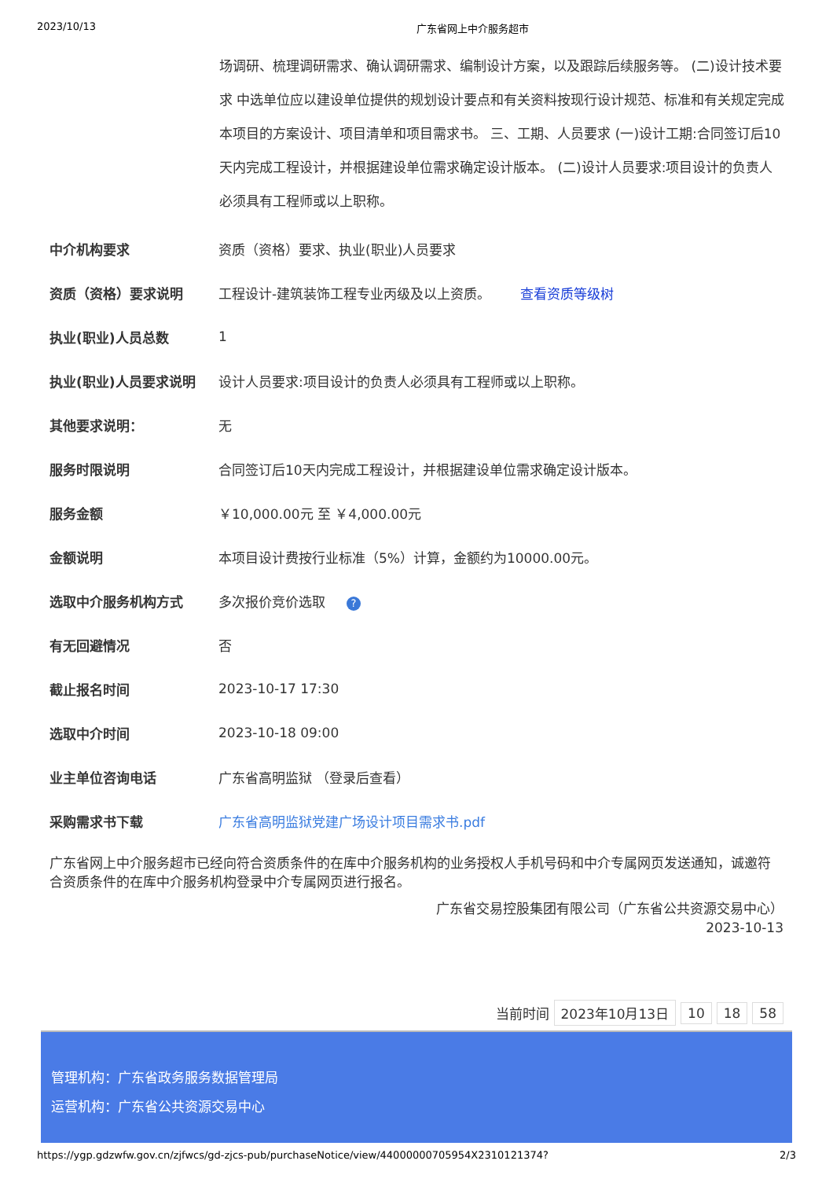2023/10/13 广东省网上中介服务超市
场调研、梳理调研需求、确认调研需求、编制设计方案，以及跟踪后续服务等。 (二)设计技术要求 中选单位应以建设单位提供的规划设计要点和有关资料按现行设计规范、标准和有关规定完成本项目的方案设计、项目清单和项目需求书。 三、工期、人员要求 (一)设计工期:合同签订后10天内完成工程设计，并根据建设单位需求确定设计版本。 (二)设计人员要求:项目设计的负责人必须具有工程师或以上职称。
| 中介机构要求 | 资质（资格）要求、执业(职业)人员要求 |
| 资质（资格）要求说明 | 工程设计-建筑装饰工程专业丙级及以上资质。 查看资质等级树 |
| 执业(职业)人员总数 | 1 |
| 执业(职业)人员要求说明 | 设计人员要求:项目设计的负责人必须具有工程师或以上职称。 |
| 其他要求说明： | 无 |
| 服务时限说明 | 合同签订后10天内完成工程设计，并根据建设单位需求确定设计版本。 |
| 服务金额 | ￥10,000.00元 至 ￥4,000.00元 |
| 金额说明 | 本项目设计费按行业标准（5%）计算，金额约为10000.00元。 |
| 选取中介服务机构方式 | 多次报价竞价选取 ? |
| 有无回避情况 | 否 |
| 截止报名时间 | 2023-10-17 17:30 |
| 选取中介时间 | 2023-10-18 09:00 |
| 业主单位咨询电话 | 广东省高明监狱 （登录后查看） |
| 采购需求书下载 | 广东省高明监狱党建广场设计项目需求书.pdf |
广东省网上中介服务超市已经向符合资质条件的在库中介服务机构的业务授权人手机号码和中介专属网页发送通知，诚邀符合资质条件的在库中介服务机构登录中介专属网页进行报名。
广东省交易控股集团有限公司（广东省公共资源交易中心）
2023-10-13
当前时间 2023年10月13日 10 18 58
管理机构：广东省政务服务数据管理局
运营机构：广东省公共资源交易中心
https://ygp.gdzwfw.gov.cn/zjfwcs/gd-zjcs-pub/purchaseNotice/view/44000000705954X2310121374? 2/3